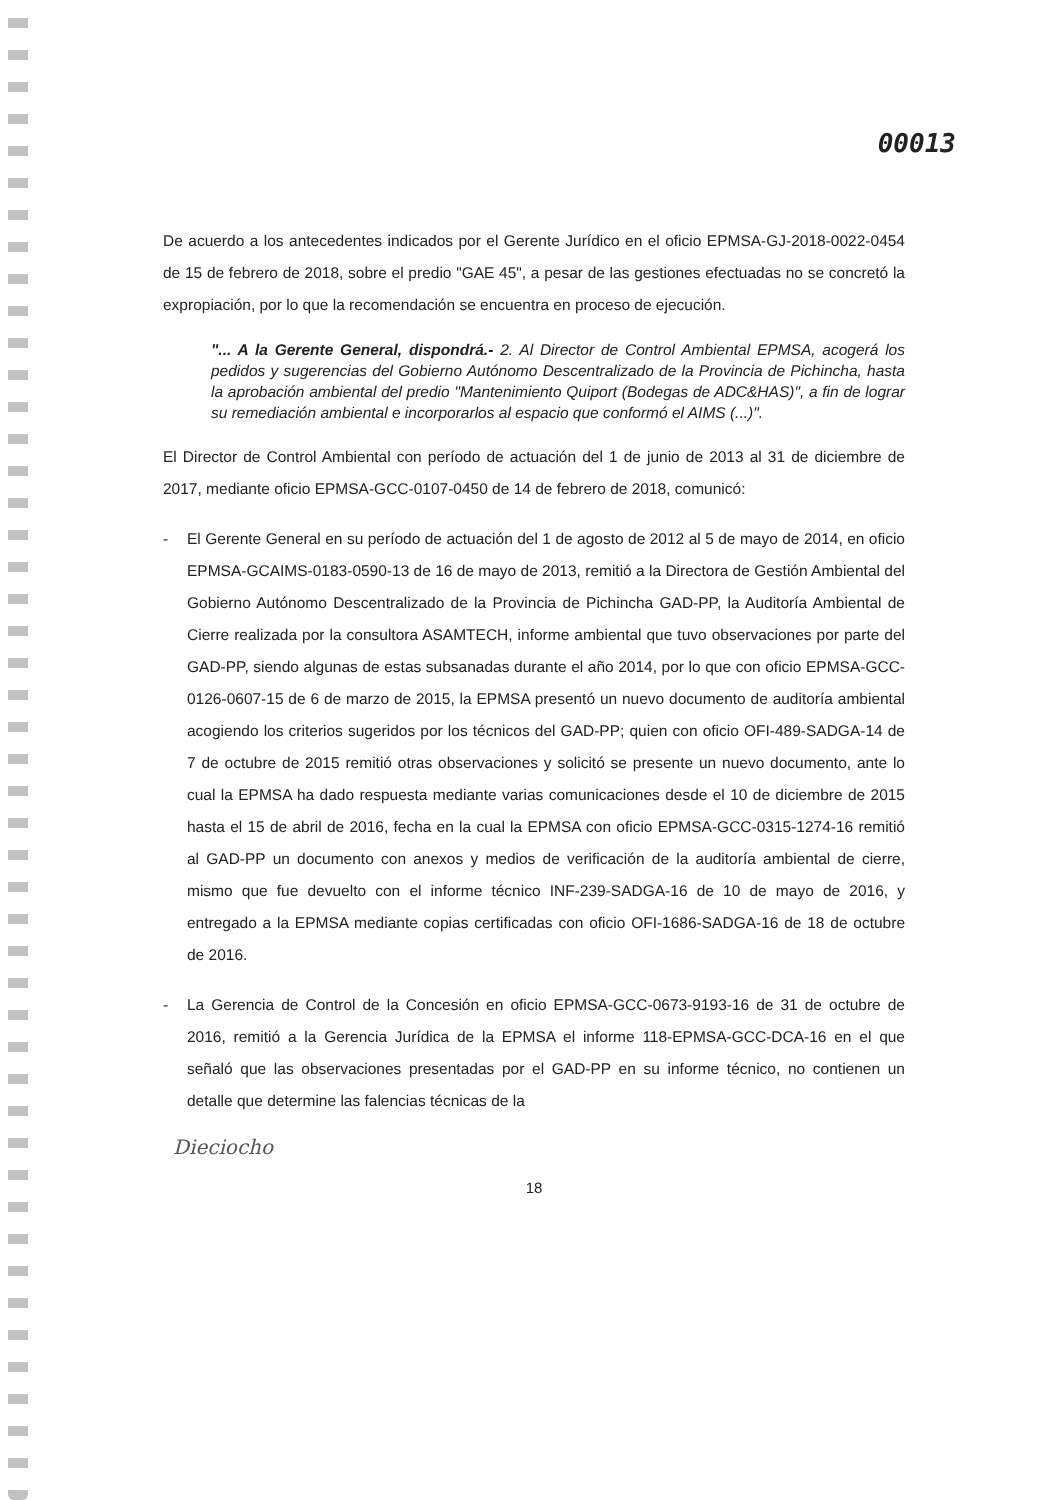00013
De acuerdo a los antecedentes indicados por el Gerente Jurídico en el oficio EPMSA-GJ-2018-0022-0454 de 15 de febrero de 2018, sobre el predio "GAE 45", a pesar de las gestiones efectuadas no se concretó la expropiación, por lo que la recomendación se encuentra en proceso de ejecución.
"... A la Gerente General, dispondrá.- 2. Al Director de Control Ambiental EPMSA, acogerá los pedidos y sugerencias del Gobierno Autónomo Descentralizado de la Provincia de Pichincha, hasta la aprobación ambiental del predio "Mantenimiento Quiport (Bodegas de ADC&HAS)", a fin de lograr su remediación ambiental e incorporarlos al espacio que conformó el AIMS (...)".
El Director de Control Ambiental con período de actuación del 1 de junio de 2013 al 31 de diciembre de 2017, mediante oficio EPMSA-GCC-0107-0450 de 14 de febrero de 2018, comunicó:
- El Gerente General en su período de actuación del 1 de agosto de 2012 al 5 de mayo de 2014, en oficio EPMSA-GCAIMS-0183-0590-13 de 16 de mayo de 2013, remitió a la Directora de Gestión Ambiental del Gobierno Autónomo Descentralizado de la Provincia de Pichincha GAD-PP, la Auditoría Ambiental de Cierre realizada por la consultora ASAMTECH, informe ambiental que tuvo observaciones por parte del GAD-PP, siendo algunas de estas subsanadas durante el año 2014, por lo que con oficio EPMSA-GCC-0126-0607-15 de 6 de marzo de 2015, la EPMSA presentó un nuevo documento de auditoría ambiental acogiendo los criterios sugeridos por los técnicos del GAD-PP; quien con oficio OFI-489-SADGA-14 de 7 de octubre de 2015 remitió otras observaciones y solicitó se presente un nuevo documento, ante lo cual la EPMSA ha dado respuesta mediante varias comunicaciones desde el 10 de diciembre de 2015 hasta el 15 de abril de 2016, fecha en la cual la EPMSA con oficio EPMSA-GCC-0315-1274-16 remitió al GAD-PP un documento con anexos y medios de verificación de la auditoría ambiental de cierre, mismo que fue devuelto con el informe técnico INF-239-SADGA-16 de 10 de mayo de 2016, y entregado a la EPMSA mediante copias certificadas con oficio OFI-1686-SADGA-16 de 18 de octubre de 2016.
- La Gerencia de Control de la Concesión en oficio EPMSA-GCC-0673-9193-16 de 31 de octubre de 2016, remitió a la Gerencia Jurídica de la EPMSA el informe 118-EPMSA-GCC-DCA-16 en el que señaló que las observaciones presentadas por el GAD-PP en su informe técnico, no contienen un detalle que determine las falencias técnicas de la
Dieciocho
18